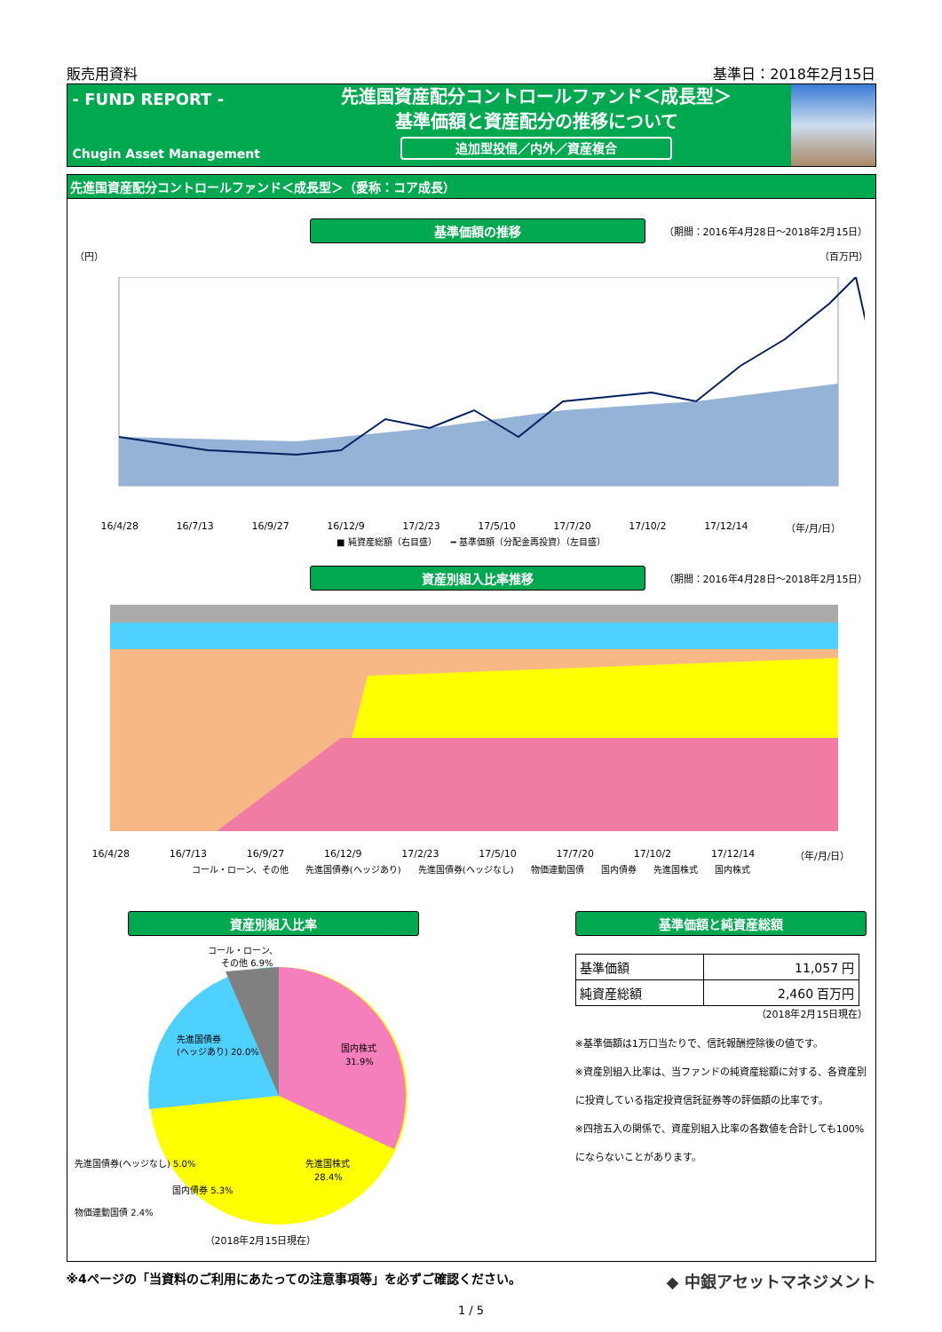販売用資料 基準日：2018年2月15日
- FUND REPORT -
Chugin Asset Management
先進国資産配分コントロールファンド＜成長型＞
基準価額と資産配分の推移について
追加型投信／内外／資産複合
先進国資産配分コントロールファンド＜成長型＞（愛称：コア成長）
基準価額の推移
（期間：2016年4月28日～2018年2月15日）
（円） （百万円）
16/4/28 16/7/13 16/9/27 16/12/9 17/2/23 17/5/10 17/7/20 17/10/2 17/12/14 （年/月/日）
■ 純資産総額（右目盛） ━ 基準価額（分配金再投資）（左目盛）
資産別組入比率推移
（期間：2016年4月28日～2018年2月15日）
16/4/28 16/7/13 16/9/27 16/12/9 17/2/23 17/5/10 17/7/20 17/10/2 17/12/14 （年/月/日）
コール・ローン、その他 先進国債券(ヘッジあり) 先進国債券(ヘッジなし) 物価連動国債 国内債券 先進国株式 国内株式
資産別組入比率
コール・ローン、
その他 6.9%
国内株式
31.9%
先進国株式
28.4%
先進国債券
(ヘッジあり) 20.0%
先進国債券(ヘッジなし) 5.0%
国内債券 5.3%
物価連動国債 2.4%
（2018年2月15日現在）
基準価額と純資産総額
| 基準価額 | 11,057 円 |
| 純資産総額 | 2,460 百万円 |
（2018年2月15日現在）
※基準価額は1万口当たりで、信託報酬控除後の値です。
※資産別組入比率は、当ファンドの純資産総額に対する、各資産別に投資している指定投資信託証券等の評価額の比率です。
※四捨五入の関係で、資産別組入比率の各数値を合計しても100%にならないことがあります。
※4ページの「当資料のご利用にあたっての注意事項等」を必ずご確認ください。 ◆ 中銀アセットマネジメント
1 / 5